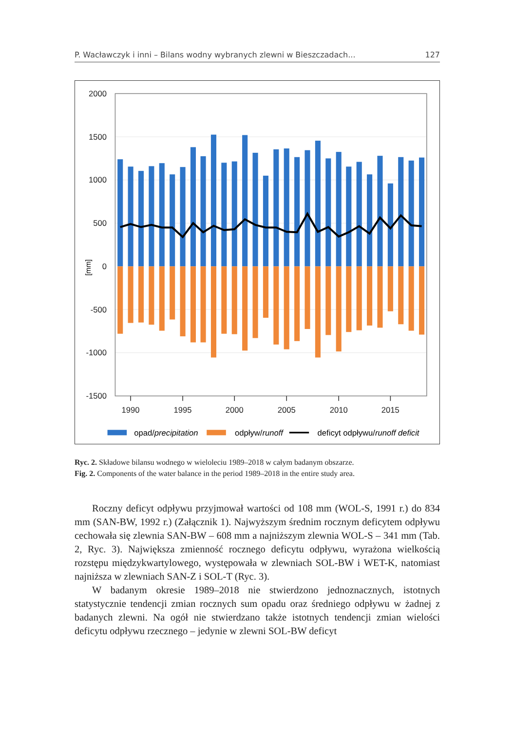P. Wacławczyk i inni – Bilans wodny wybranych zlewni w Bieszczadach... 127
2000
1500
1000
500
0
-500
-1000
-1500
[mm]
1990
1995
2000
2005
2010
2015
opad/precipitation
odpływ/runoff
deficyt odpływu/runoff deficit
Ryc. 2. Składowe bilansu wodnego w wieloleciu 1989–2018 w całym badanym obszarze.
Fig. 2. Components of the water balance in the period 1989–2018 in the entire study area.
Roczny deficyt odpływu przyjmował wartości od 108 mm (WOL-S, 1991 r.) do 834 mm (SAN-BW, 1992 r.) (Załącznik 1). Najwyższym średnim rocznym deficytem odpływu cechowała się zlewnia SAN-BW – 608 mm a najniższym zlewnia WOL-S – 341 mm (Tab. 2, Ryc. 3). Największa zmienność rocznego deficytu odpływu, wyrażona wielkością rozstępu międzykwartylowego, występowała w zlewniach SOL-BW i WET-K, natomiast najniższa w zlewniach SAN-Z i SOL-T (Ryc. 3).
W badanym okresie 1989–2018 nie stwierdzono jednoznacznych, istotnych statystycznie tendencji zmian rocznych sum opadu oraz średniego odpływu w żadnej z badanych zlewni. Na ogół nie stwierdzano także istotnych tendencji zmian wielości deficytu odpływu rzecznego – jedynie w zlewni SOL-BW deficyt